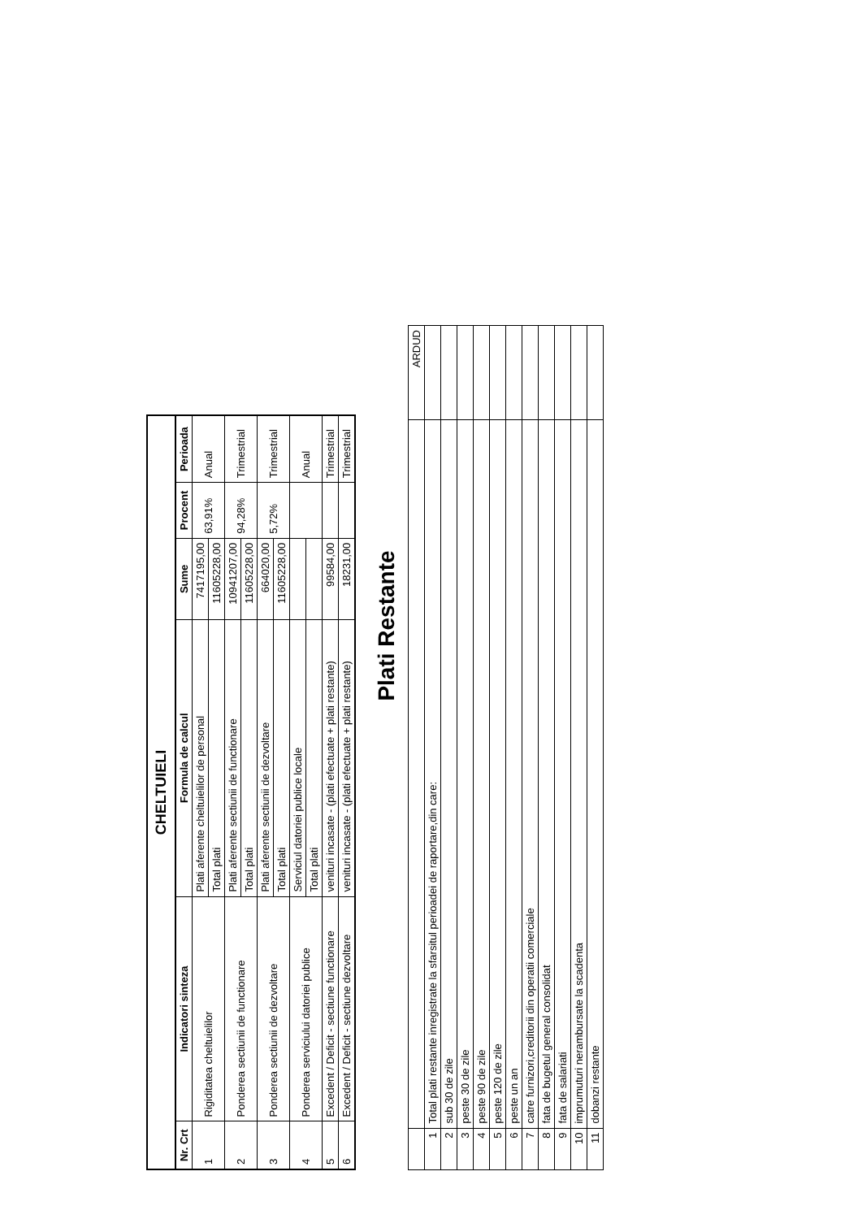CHELTUIELI
| Nr. Crt | Indicatori sinteza | Formula de calcul | Sume | Procent | Perioada |
| --- | --- | --- | --- | --- | --- |
| 1 | Rigiditatea cheltuielilor | Plati aferente cheltuielilor de personal | 7417195,00 | 63,91% | Anual |
| | | Total plati | 11605228,00 | | |
| 2 | Ponderea sectiunii de functionare | Plati aferente sectiunii de functionare | 10941207,00 | 94,28% | Trimestrial |
| | | Total plati | 11605228,00 | | |
| 3 | Ponderea sectiunii de dezvoltare | Plati aferente sectiunii de dezvoltare | 664020,00 | 5,72% | Trimestrial |
| | | Total plati | 11605228,00 | | |
| 4 | Ponderea serviciului datoriei publice | Serviciul datoriei publice locale | | | Anual |
| | | Total plati | | | |
| 5 | Excedent / Deficit - sectiune functionare | venituri incasate - (plati efectuate + plati restante) | 99584,00 | | Trimestrial |
| 6 | Excedent / Deficit - sectiune dezvoltare | venituri incasate - (plati efectuate + plati restante) | 18231,00 | | Trimestrial |
Plati Restante
| | | ARDUD |
| 1 | Total plati restante inregistrate la sfarsitul perioadei de raportare,din care: | |
| 2 | sub 30 de zile | |
| 3 | peste 30 de zile | |
| 4 | peste 90 de zile | |
| 5 | peste 120 de zile | |
| 6 | peste un an | |
| 7 | catre furnizori,creditorii din operatii comerciale | |
| 8 | fata de bugetul general consolidat | |
| 9 | fata de salariati | |
| 10 | imprumuturi nerambursate la scadenta | |
| 11 | dobanzi restante | |